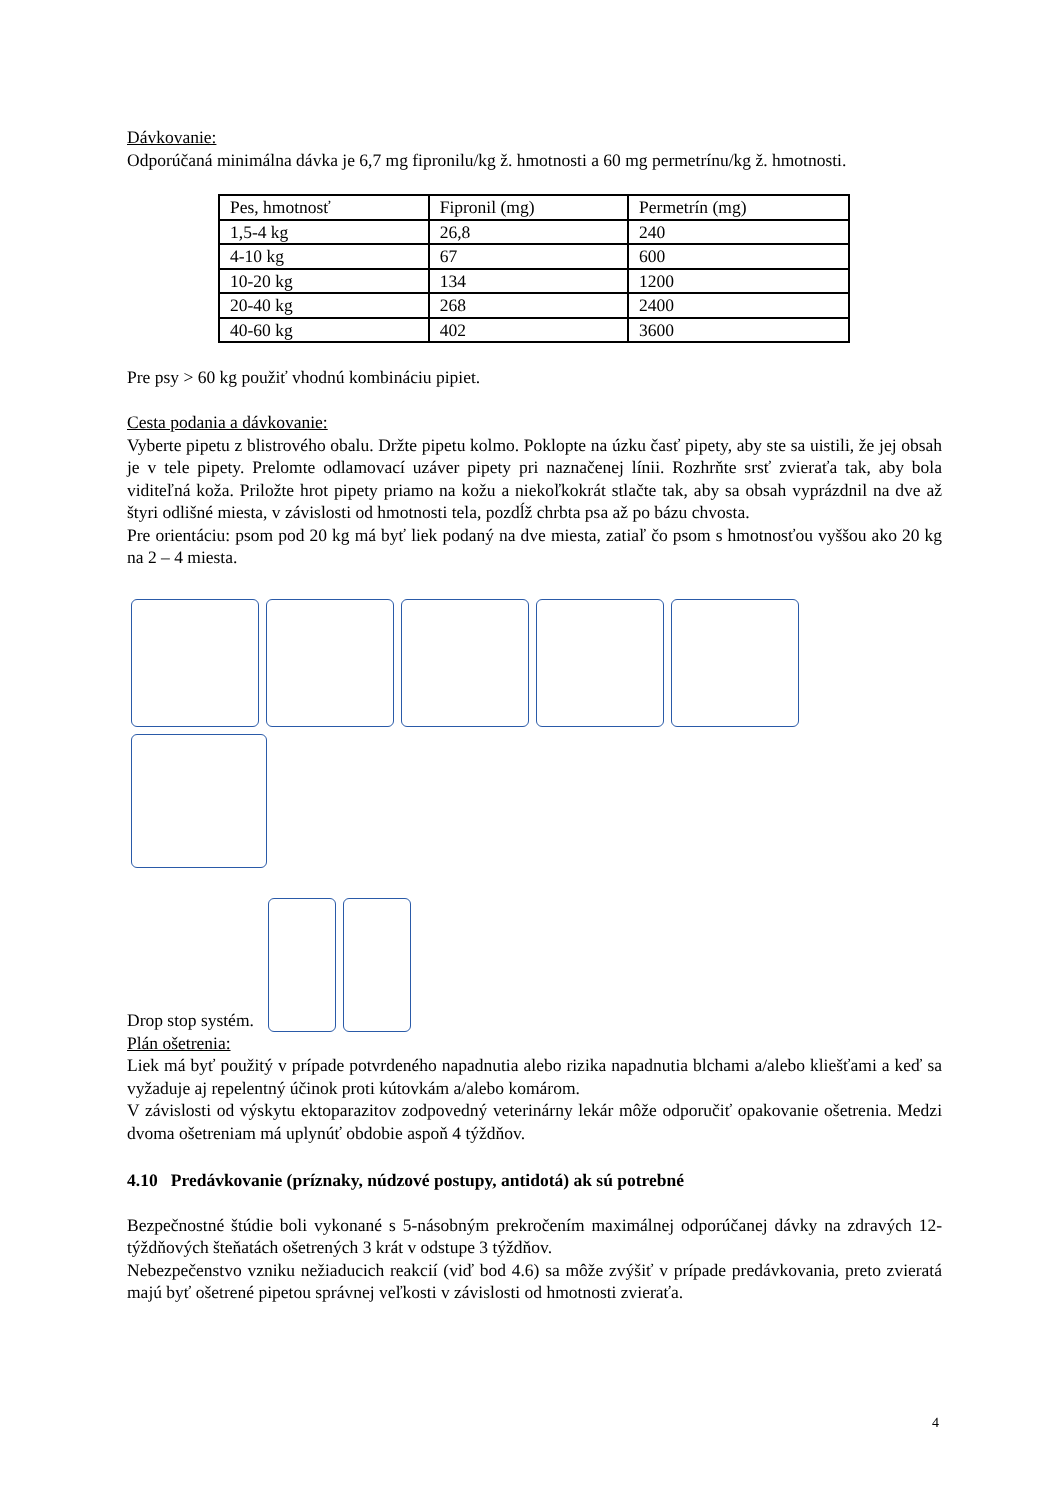Dávkovanie:
Odporúčaná minimálna dávka je 6,7 mg fipronilu/kg ž. hmotnosti a 60 mg permetrínu/kg ž. hmotnosti.
| Pes, hmotnosť | Fipronil (mg) | Permetrín (mg) |
| 1,5-4 kg | 26,8 | 240 |
| 4-10 kg | 67 | 600 |
| 10-20 kg | 134 | 1200 |
| 20-40 kg | 268 | 2400 |
| 40-60 kg | 402 | 3600 |
Pre psy > 60 kg použiť vhodnú kombináciu pipiet.
Cesta podania a dávkovanie:
Vyberte pipetu z blistrového obalu. Držte pipetu kolmo. Poklopte na úzku časť pipety, aby ste sa uistili, že jej obsah je v tele pipety. Prelomte odlamovací uzáver pipety pri naznačenej línii. Rozhrňte srsť zvieraťa tak, aby bola viditeľná koža. Priložte hrot pipety priamo na kožu a niekoľkokrát stlačte tak, aby sa obsah vyprázdnil na dve až štyri odlišné miesta, v závislosti od hmotnosti tela, pozdĺž chrbta psa až po bázu chvosta.
Pre orientáciu: psom pod 20 kg má byť liek podaný na dve miesta, zatiaľ čo psom s hmotnosťou vyššou ako 20 kg na 2 – 4 miesta.
Drop stop systém.
Plán ošetrenia:
Liek má byť použitý v prípade potvrdeného napadnutia alebo rizika napadnutia blchami a/alebo kliešťami a keď sa vyžaduje aj repelentný účinok proti kútovkám a/alebo komárom.
V závislosti od výskytu ektoparazitov zodpovedný veterinárny lekár môže odporučiť opakovanie ošetrenia. Medzi dvoma ošetreniam má uplynúť obdobie aspoň 4 týždňov.
4.10 Predávkovanie (príznaky, núdzové postupy, antidotá) ak sú potrebné
Bezpečnostné štúdie boli vykonané s 5-násobným prekročením maximálnej odporúčanej dávky na zdravých 12-týždňových šteňatách ošetrených 3 krát v odstupe 3 týždňov.
Nebezpečenstvo vzniku nežiaducich reakcií (viď bod 4.6) sa môže zvýšiť v prípade predávkovania, preto zvieratá majú byť ošetrené pipetou správnej veľkosti v závislosti od hmotnosti zvieraťa.
4